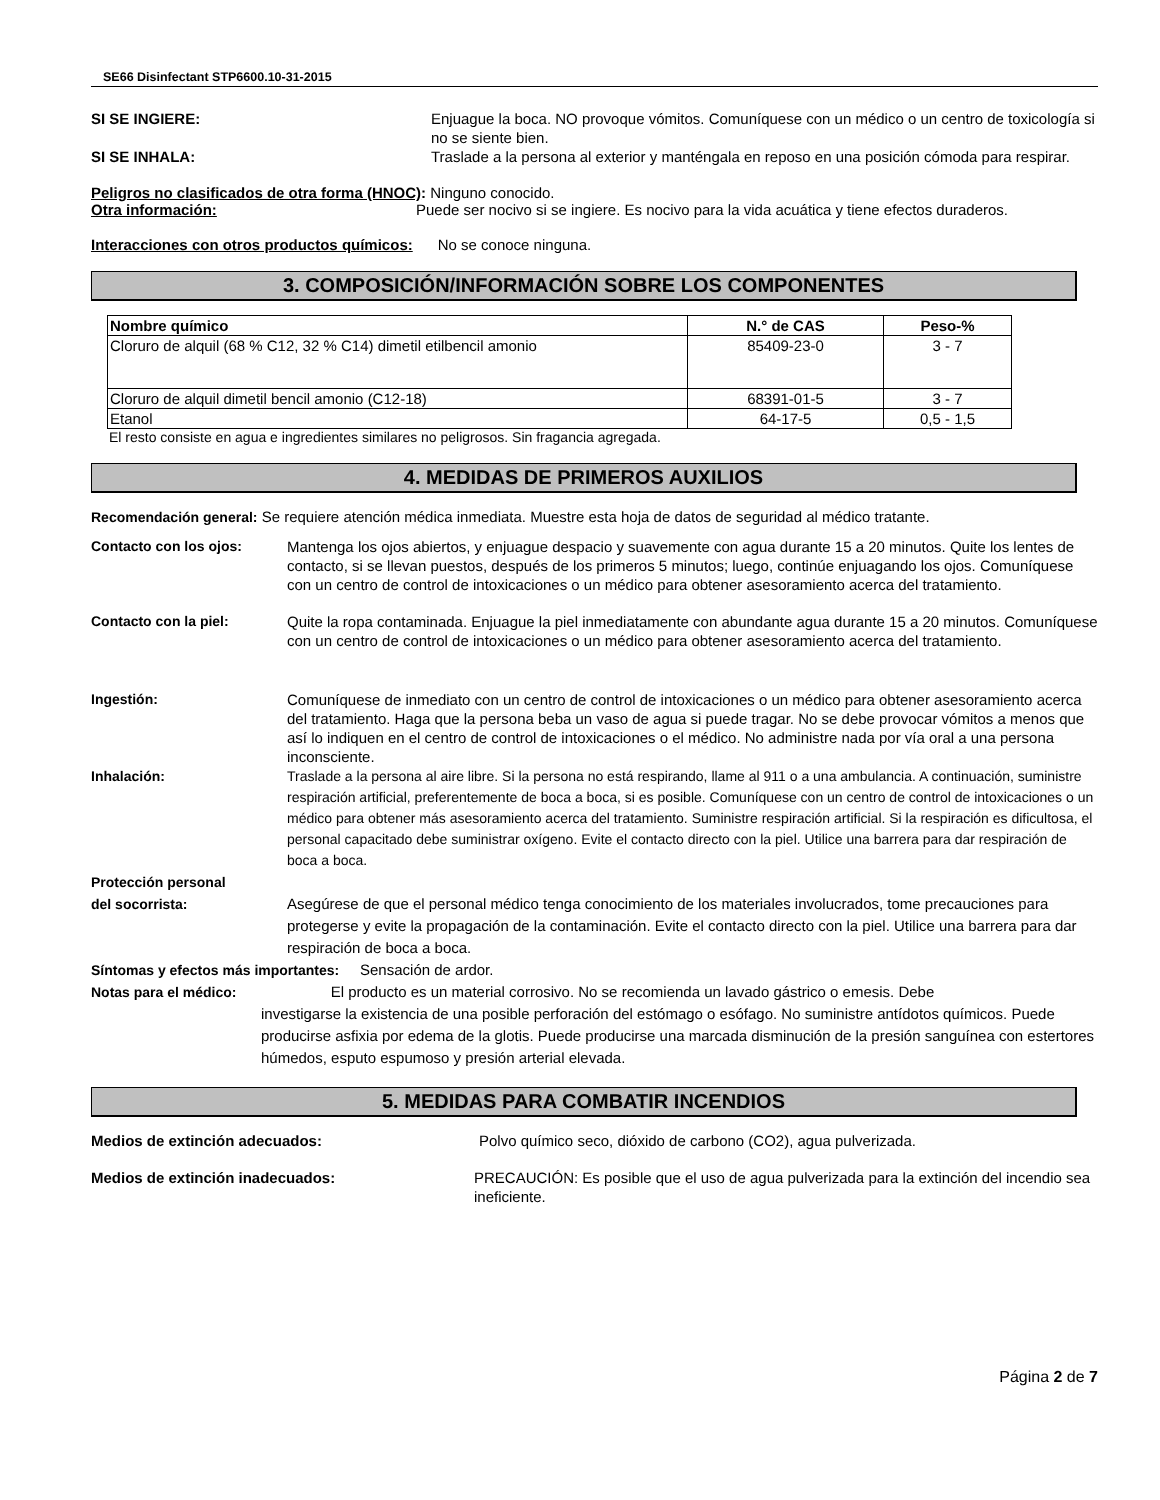SE66 Disinfectant STP6600.10-31-2015
SI SE INGIERE: Enjuague la boca. NO provoque vómitos. Comuníquese con un médico o un centro de toxicología si no se siente bien.
SI SE INHALA: Traslade a la persona al exterior y manténgala en reposo en una posición cómoda para respirar.
Peligros no clasificados de otra forma (HNOC): Ninguno conocido.
Otra información: Puede ser nocivo si se ingiere. Es nocivo para la vida acuática y tiene efectos duraderos.
Interacciones con otros productos químicos: No se conoce ninguna.
3. COMPOSICIÓN/INFORMACIÓN SOBRE LOS COMPONENTES
| Nombre químico | N.° de CAS | Peso-% |
| --- | --- | --- |
| Cloruro de alquil (68 % C12, 32 % C14) dimetil etilbencil amonio | 85409-23-0 | 3 - 7 |
| Cloruro de alquil dimetil bencil amonio (C12-18) | 68391-01-5 | 3 - 7 |
| Etanol | 64-17-5 | 0,5 - 1,5 |
El resto consiste en agua e ingredientes similares no peligrosos. Sin fragancia agregada.
4. MEDIDAS DE PRIMEROS AUXILIOS
Recomendación general: Se requiere atención médica inmediata. Muestre esta hoja de datos de seguridad al médico tratante.
Contacto con los ojos: Mantenga los ojos abiertos, y enjuague despacio y suavemente con agua durante 15 a 20 minutos. Quite los lentes de contacto, si se llevan puestos, después de los primeros 5 minutos; luego, continúe enjuagando los ojos. Comuníquese con un centro de control de intoxicaciones o un médico para obtener asesoramiento acerca del tratamiento.
Contacto con la piel: Quite la ropa contaminada. Enjuague la piel inmediatamente con abundante agua durante 15 a 20 minutos. Comuníquese con un centro de control de intoxicaciones o un médico para obtener asesoramiento acerca del tratamiento.
Ingestión: Comuníquese de inmediato con un centro de control de intoxicaciones o un médico para obtener asesoramiento acerca del tratamiento. Haga que la persona beba un vaso de agua si puede tragar. No se debe provocar vómitos a menos que así lo indiquen en el centro de control de intoxicaciones o el médico. No administre nada por vía oral a una persona inconsciente.
Inhalación: Traslade a la persona al aire libre. Si la persona no está respirando, llame al 911 o a una ambulancia. A continuación, suministre respiración artificial, preferentemente de boca a boca, si es posible. Comuníquese con un centro de control de intoxicaciones o un médico para obtener más asesoramiento acerca del tratamiento. Suministre respiración artificial. Si la respiración es dificultosa, el personal capacitado debe suministrar oxígeno. Evite el contacto directo con la piel. Utilice una barrera para dar respiración de boca a boca.
Protección personal
del socorrista:
Asegúrese de que el personal médico tenga conocimiento de los materiales involucrados, tome precauciones para protegerse y evite la propagación de la contaminación. Evite el contacto directo con la piel. Utilice una barrera para dar respiración de boca a boca.
Síntomas y efectos más importantes: Sensación de ardor.
Notas para el médico: El producto es un material corrosivo. No se recomienda un lavado gástrico o emesis. Debe
investigarse la existencia de una posible perforación del estómago o esófago. No suministre antídotos químicos. Puede producirse asfixia por edema de la glotis. Puede producirse una marcada disminución de la presión sanguínea con estertores húmedos, esputo espumoso y presión arterial elevada.
5. MEDIDAS PARA COMBATIR INCENDIOS
Medios de extinción adecuados: Polvo químico seco, dióxido de carbono (CO2), agua pulverizada.
Medios de extinción inadecuados: PRECAUCIÓN: Es posible que el uso de agua pulverizada para la extinción del incendio sea ineficiente.
Página 2 de 7